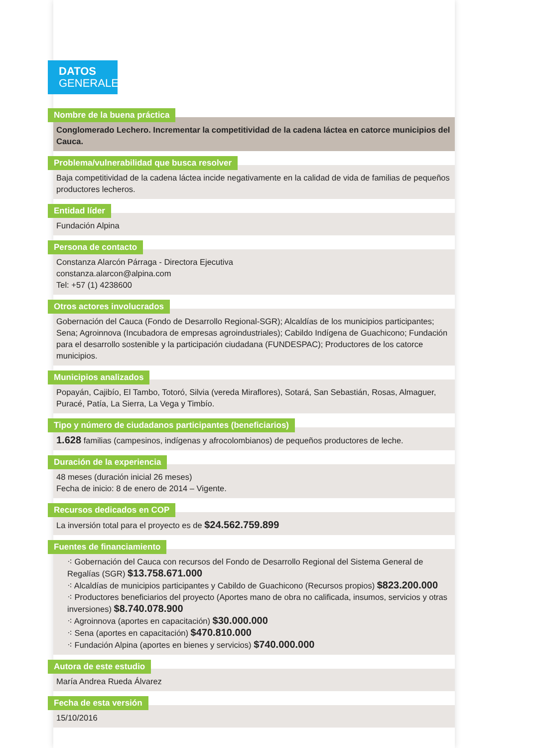DATOS
GENERALES
Nombre de la buena práctica
Conglomerado Lechero. Incrementar la competitividad de la cadena láctea en catorce municipios del Cauca.
Problema/vulnerabilidad que busca resolver
Baja competitividad de la cadena láctea incide negativamente en la calidad de vida de familias de pequeños productores lecheros.
Entidad líder
Fundación Alpina
Persona de contacto
Constanza Alarcón Párraga - Directora Ejecutiva
constanza.alarcon@alpina.com
Tel: +57 (1) 4238600
Otros actores involucrados
Gobernación del Cauca (Fondo de Desarrollo Regional-SGR); Alcaldías de los municipios participantes; Sena; Agroinnova (Incubadora de empresas agroindustriales); Cabildo Indígena de Guachicono; Fundación para el desarrollo sostenible y la participación ciudadana (FUNDESPAC); Productores de los catorce municipios.
Municipios analizados
Popayán, Cajibío, El Tambo, Totoró, Silvia (vereda Miraflores), Sotará, San Sebastián, Rosas, Almaguer, Puracé, Patía, La Sierra, La Vega y Timbío.
Tipo y número de ciudadanos participantes (beneficiarios)
1.628 familias (campesinos, indígenas y afrocolombianos) de pequeños productores de leche.
Duración de la experiencia
48 meses (duración inicial 26 meses)
Fecha de inicio: 8 de enero de 2014 – Vigente.
Recursos dedicados en COP
La inversión total para el proyecto es de $24.562.759.899
Fuentes de financiamiento
⁖ Gobernación del Cauca con recursos del Fondo de Desarrollo Regional del Sistema General de Regalías (SGR) $13.758.671.000
⁖ Alcaldías de municipios participantes y Cabildo de Guachicono (Recursos propios) $823.200.000
⁖ Productores beneficiarios del proyecto (Aportes mano de obra no calificada, insumos, servicios y otras inversiones) $8.740.078.900
⁖ Agroinnova (aportes en capacitación) $30.000.000
⁖ Sena (aportes en capacitación) $470.810.000
⁖ Fundación Alpina (aportes en bienes y servicios) $740.000.000
Autora de este estudio
María Andrea Rueda Álvarez
Fecha de esta versión
15/10/2016